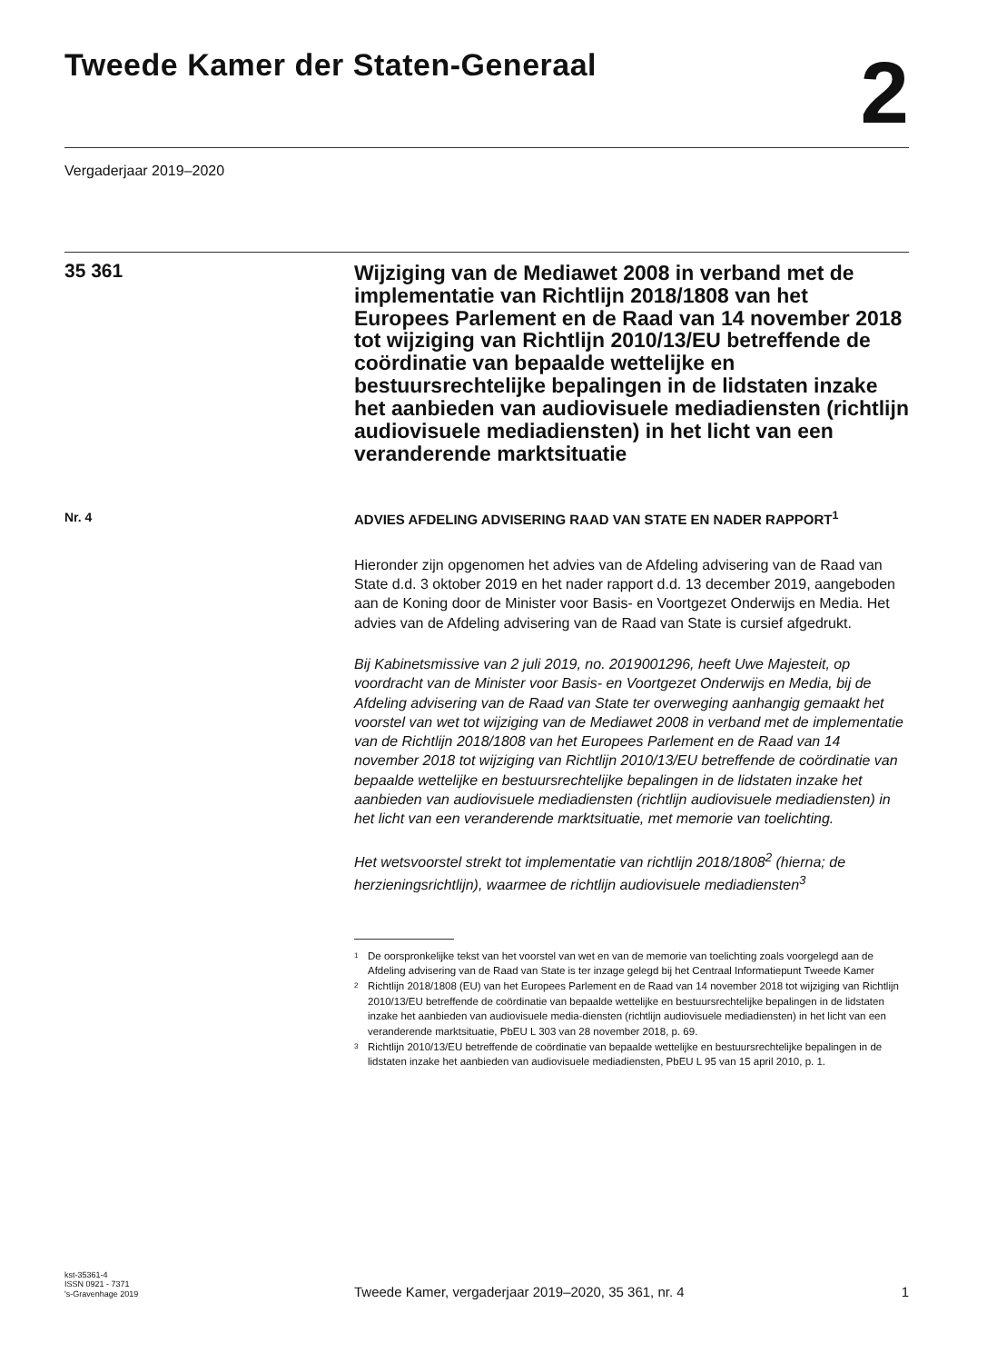Tweede Kamer der Staten-Generaal
2
Vergaderjaar 2019–2020
35 361
Wijziging van de Mediawet 2008 in verband met de implementatie van Richtlijn 2018/1808 van het Europees Parlement en de Raad van 14 november 2018 tot wijziging van Richtlijn 2010/13/EU betreffende de coördinatie van bepaalde wettelijke en bestuursrechtelijke bepalingen in de lidstaten inzake het aanbieden van audiovisuele mediadiensten (richtlijn audiovisuele mediadiensten) in het licht van een veranderende marktsituatie
Nr. 4
ADVIES AFDELING ADVISERING RAAD VAN STATE EN NADER RAPPORT<sup>1</sup>
Hieronder zijn opgenomen het advies van de Afdeling advisering van de Raad van State d.d. 3 oktober 2019 en het nader rapport d.d. 13 december 2019, aangeboden aan de Koning door de Minister voor Basis- en Voortgezet Onderwijs en Media. Het advies van de Afdeling advisering van de Raad van State is cursief afgedrukt.
Bij Kabinetsmissive van 2 juli 2019, no. 2019001296, heeft Uwe Majesteit, op voordracht van de Minister voor Basis- en Voortgezet Onderwijs en Media, bij de Afdeling advisering van de Raad van State ter overweging aanhangig gemaakt het voorstel van wet tot wijziging van de Mediawet 2008 in verband met de implementatie van de Richtlijn 2018/1808 van het Europees Parlement en de Raad van 14 november 2018 tot wijziging van Richtlijn 2010/13/EU betreffende de coördinatie van bepaalde wettelijke en bestuursrechtelijke bepalingen in de lidstaten inzake het aanbieden van audiovisuele mediadiensten (richtlijn audiovisuele mediadiensten) in het licht van een veranderende marktsituatie, met memorie van toelichting.
Het wetsvoorstel strekt tot implementatie van richtlijn 2018/1808<sup>2</sup> (hierna; de herzieningsrichtlijn), waarmee de richtlijn audiovisuele mediadiensten<sup>3</sup>
1
De oorspronkelijke tekst van het voorstel van wet en van de memorie van toelichting zoals voorgelegd aan de Afdeling advisering van de Raad van State is ter inzage gelegd bij het Centraal Informatiepunt Tweede Kamer
2
Richtlijn 2018/1808 (EU) van het Europees Parlement en de Raad van 14 november 2018 tot wijziging van Richtlijn 2010/13/EU betreffende de coördinatie van bepaalde wettelijke en bestuursrechtelijke bepalingen in de lidstaten inzake het aanbieden van audiovisuele media-diensten (richtlijn audiovisuele mediadiensten) in het licht van een veranderende marktsituatie, PbEU L 303 van 28 november 2018, p. 69.
3
Richtlijn 2010/13/EU betreffende de coördinatie van bepaalde wettelijke en bestuursrechtelijke bepalingen in de lidstaten inzake het aanbieden van audiovisuele mediadiensten, PbEU L 95 van 15 april 2010, p. 1.
kst-35361-4
ISSN 0921 - 7371
's-Gravenhage 2019
Tweede Kamer, vergaderjaar 2019–2020, 35 361, nr. 4
1